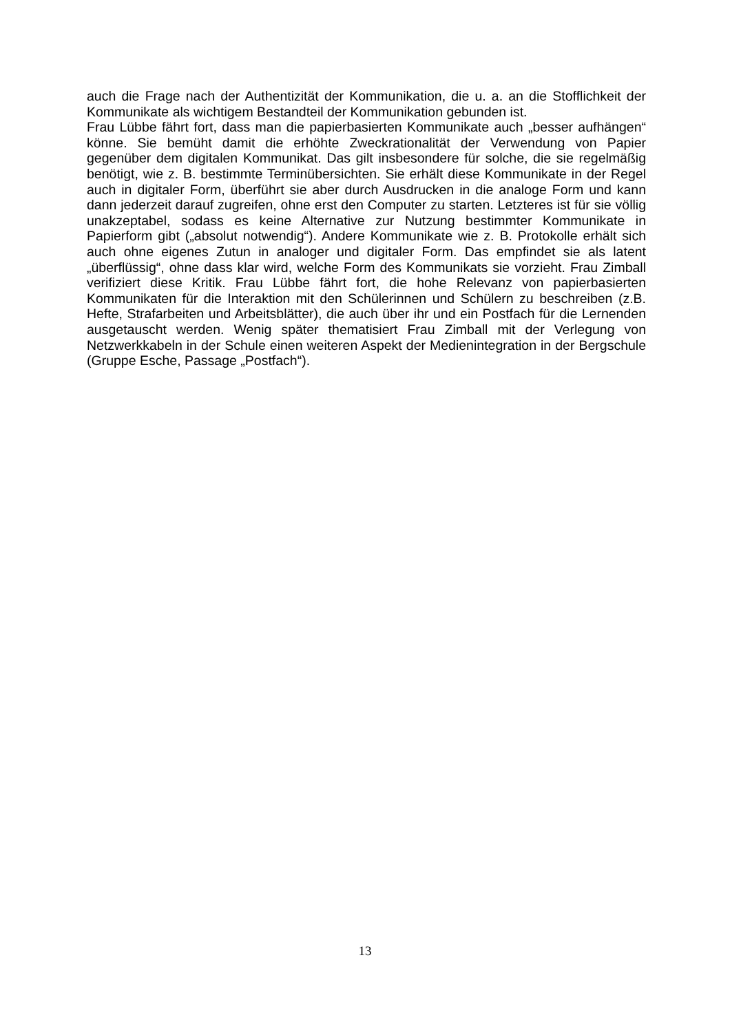auch die Frage nach der Authentizität der Kommunikation, die u. a. an die Stofflichkeit der Kommunikate als wichtigem Bestandteil der Kommunikation gebunden ist.
Frau Lübbe fährt fort, dass man die papierbasierten Kommunikate auch „besser aufhängen“ könne. Sie bemüht damit die erhöhte Zweckrationalität der Verwendung von Papier gegenüber dem digitalen Kommunikat. Das gilt insbesondere für solche, die sie regelmäßig benötigt, wie z. B. bestimmte Terminübersichten. Sie erhält diese Kommunikate in der Regel auch in digitaler Form, überführt sie aber durch Ausdrucken in die analoge Form und kann dann jederzeit darauf zugreifen, ohne erst den Computer zu starten. Letzteres ist für sie völlig unakzeptabel, sodass es keine Alternative zur Nutzung bestimmter Kommunikate in Papierform gibt („absolut notwendig“). Andere Kommunikate wie z. B. Protokolle erhält sich auch ohne eigenes Zutun in analoger und digitaler Form. Das empfindet sie als latent „überflüssig“, ohne dass klar wird, welche Form des Kommunikats sie vorzieht. Frau Zimball verifiziert diese Kritik. Frau Lübbe fährt fort, die hohe Relevanz von papierbasierten Kommunikaten für die Interaktion mit den Schülerinnen und Schülern zu beschreiben (z.B. Hefte, Strafarbeiten und Arbeitsblätter), die auch über ihr und ein Postfach für die Lernenden ausgetauscht werden. Wenig später thematisiert Frau Zimball mit der Verlegung von Netzwerkkabeln in der Schule einen weiteren Aspekt der Medienintegration in der Bergschule (Gruppe Esche, Passage „Postfach“).
13